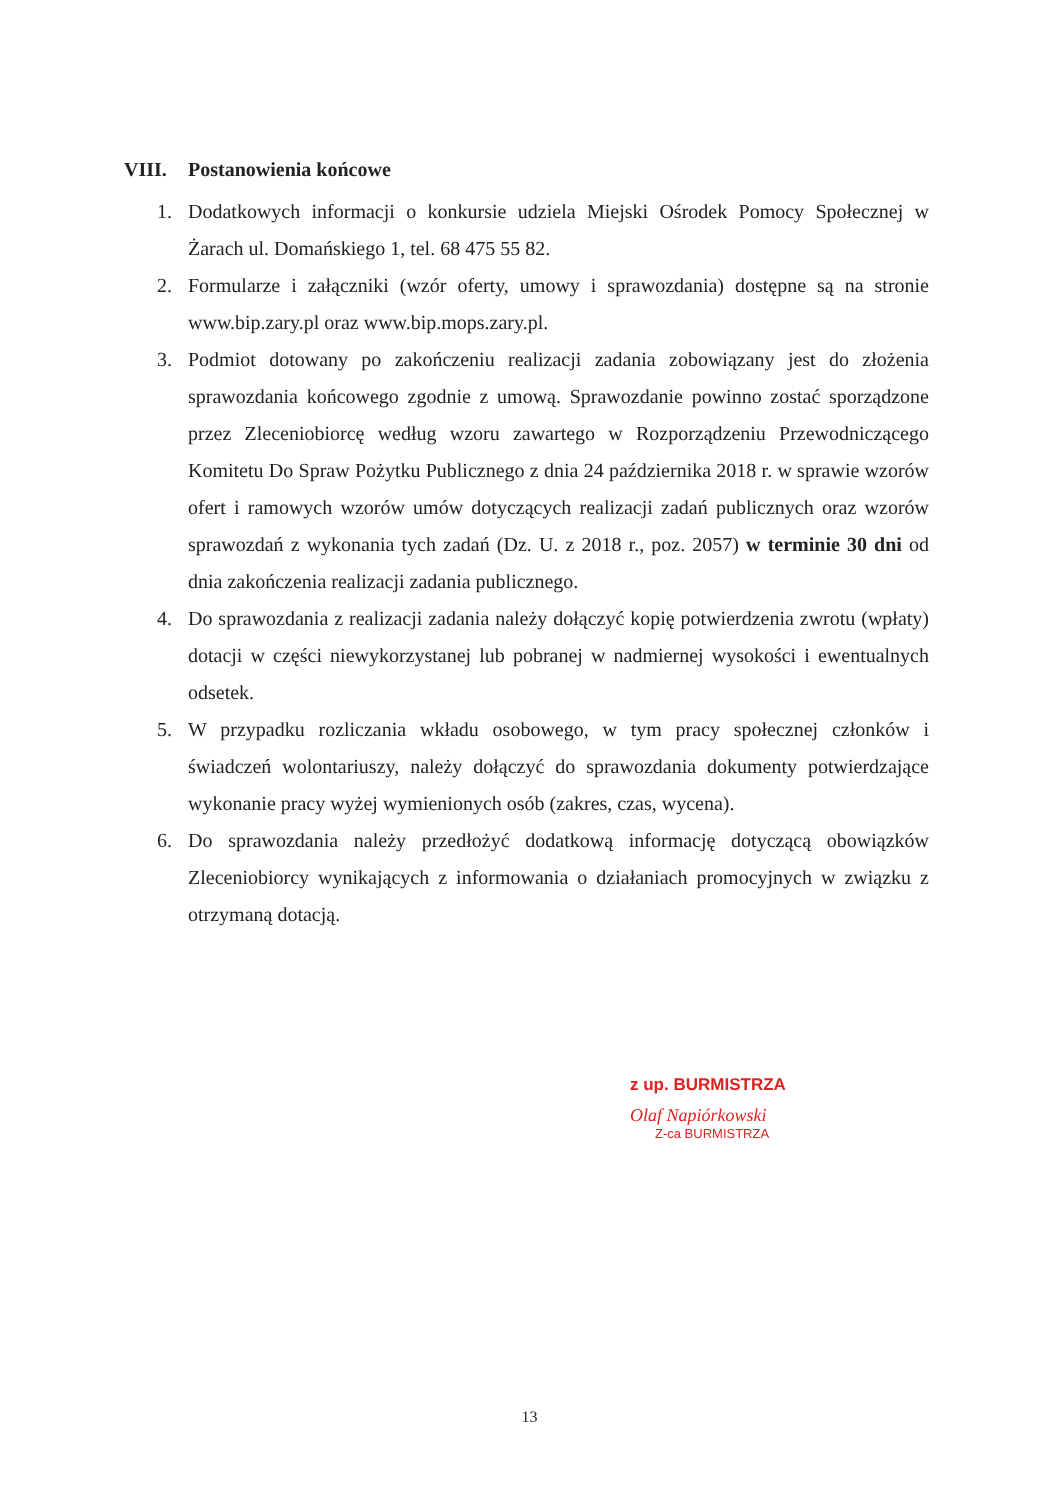VIII. Postanowienia końcowe
1. Dodatkowych informacji o konkursie udziela Miejski Ośrodek Pomocy Społecznej w Żarach ul. Domańskiego 1, tel. 68 475 55 82.
2. Formularze i załączniki (wzór oferty, umowy i sprawozdania) dostępne są na stronie www.bip.zary.pl oraz www.bip.mops.zary.pl.
3. Podmiot dotowany po zakończeniu realizacji zadania zobowiązany jest do złożenia sprawozdania końcowego zgodnie z umową. Sprawozdanie powinno zostać sporządzone przez Zleceniobiorcę według wzoru zawartego w Rozporządzeniu Przewodniczącego Komitetu Do Spraw Pożytku Publicznego z dnia 24 października 2018 r. w sprawie wzorów ofert i ramowych wzorów umów dotyczących realizacji zadań publicznych oraz wzorów sprawozdań z wykonania tych zadań (Dz. U. z 2018 r., poz. 2057) w terminie 30 dni od dnia zakończenia realizacji zadania publicznego.
4. Do sprawozdania z realizacji zadania należy dołączyć kopię potwierdzenia zwrotu (wpłaty) dotacji w części niewykorzystanej lub pobranej w nadmiernej wysokości i ewentualnych odsetek.
5. W przypadku rozliczania wkładu osobowego, w tym pracy społecznej członków i świadczeń wolontariuszy, należy dołączyć do sprawozdania dokumenty potwierdzające wykonanie pracy wyżej wymienionych osób (zakres, czas, wycena).
6. Do sprawozdania należy przedłożyć dodatkową informację dotyczącą obowiązków Zleceniobiorcy wynikających z informowania o działaniach promocyjnych w związku z otrzymaną dotacją.
z up. BURMISTRZA
Olaf Napiórkowski
Z-ca BURMISTRZA
13